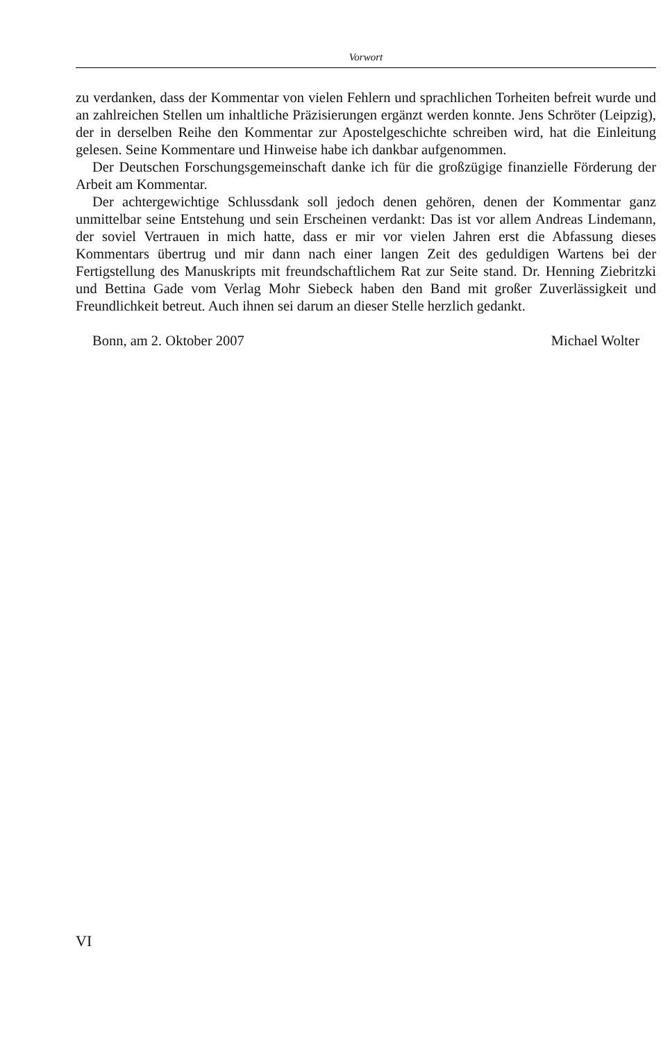Vorwort
zu verdanken, dass der Kommentar von vielen Fehlern und sprachlichen Torheiten befreit wurde und an zahlreichen Stellen um inhaltliche Präzisierungen ergänzt werden konnte. Jens Schröter (Leipzig), der in derselben Reihe den Kommentar zur Apostelgeschichte schreiben wird, hat die Einleitung gelesen. Seine Kommentare und Hinweise habe ich dankbar aufgenommen.
Der Deutschen Forschungsgemeinschaft danke ich für die großzügige finanzielle Förderung der Arbeit am Kommentar.
Der achtergewichtige Schlussdank soll jedoch denen gehören, denen der Kommentar ganz unmittelbar seine Entstehung und sein Erscheinen verdankt: Das ist vor allem Andreas Lindemann, der soviel Vertrauen in mich hatte, dass er mir vor vielen Jahren erst die Abfassung dieses Kommentars übertrug und mir dann nach einer langen Zeit des geduldigen Wartens bei der Fertigstellung des Manuskripts mit freundschaftlichem Rat zur Seite stand. Dr. Henning Ziebritzki und Bettina Gade vom Verlag Mohr Siebeck haben den Band mit großer Zuverlässigkeit und Freundlichkeit betreut. Auch ihnen sei darum an dieser Stelle herzlich gedankt.
Bonn, am 2. Oktober 2007 Michael Wolter
VI